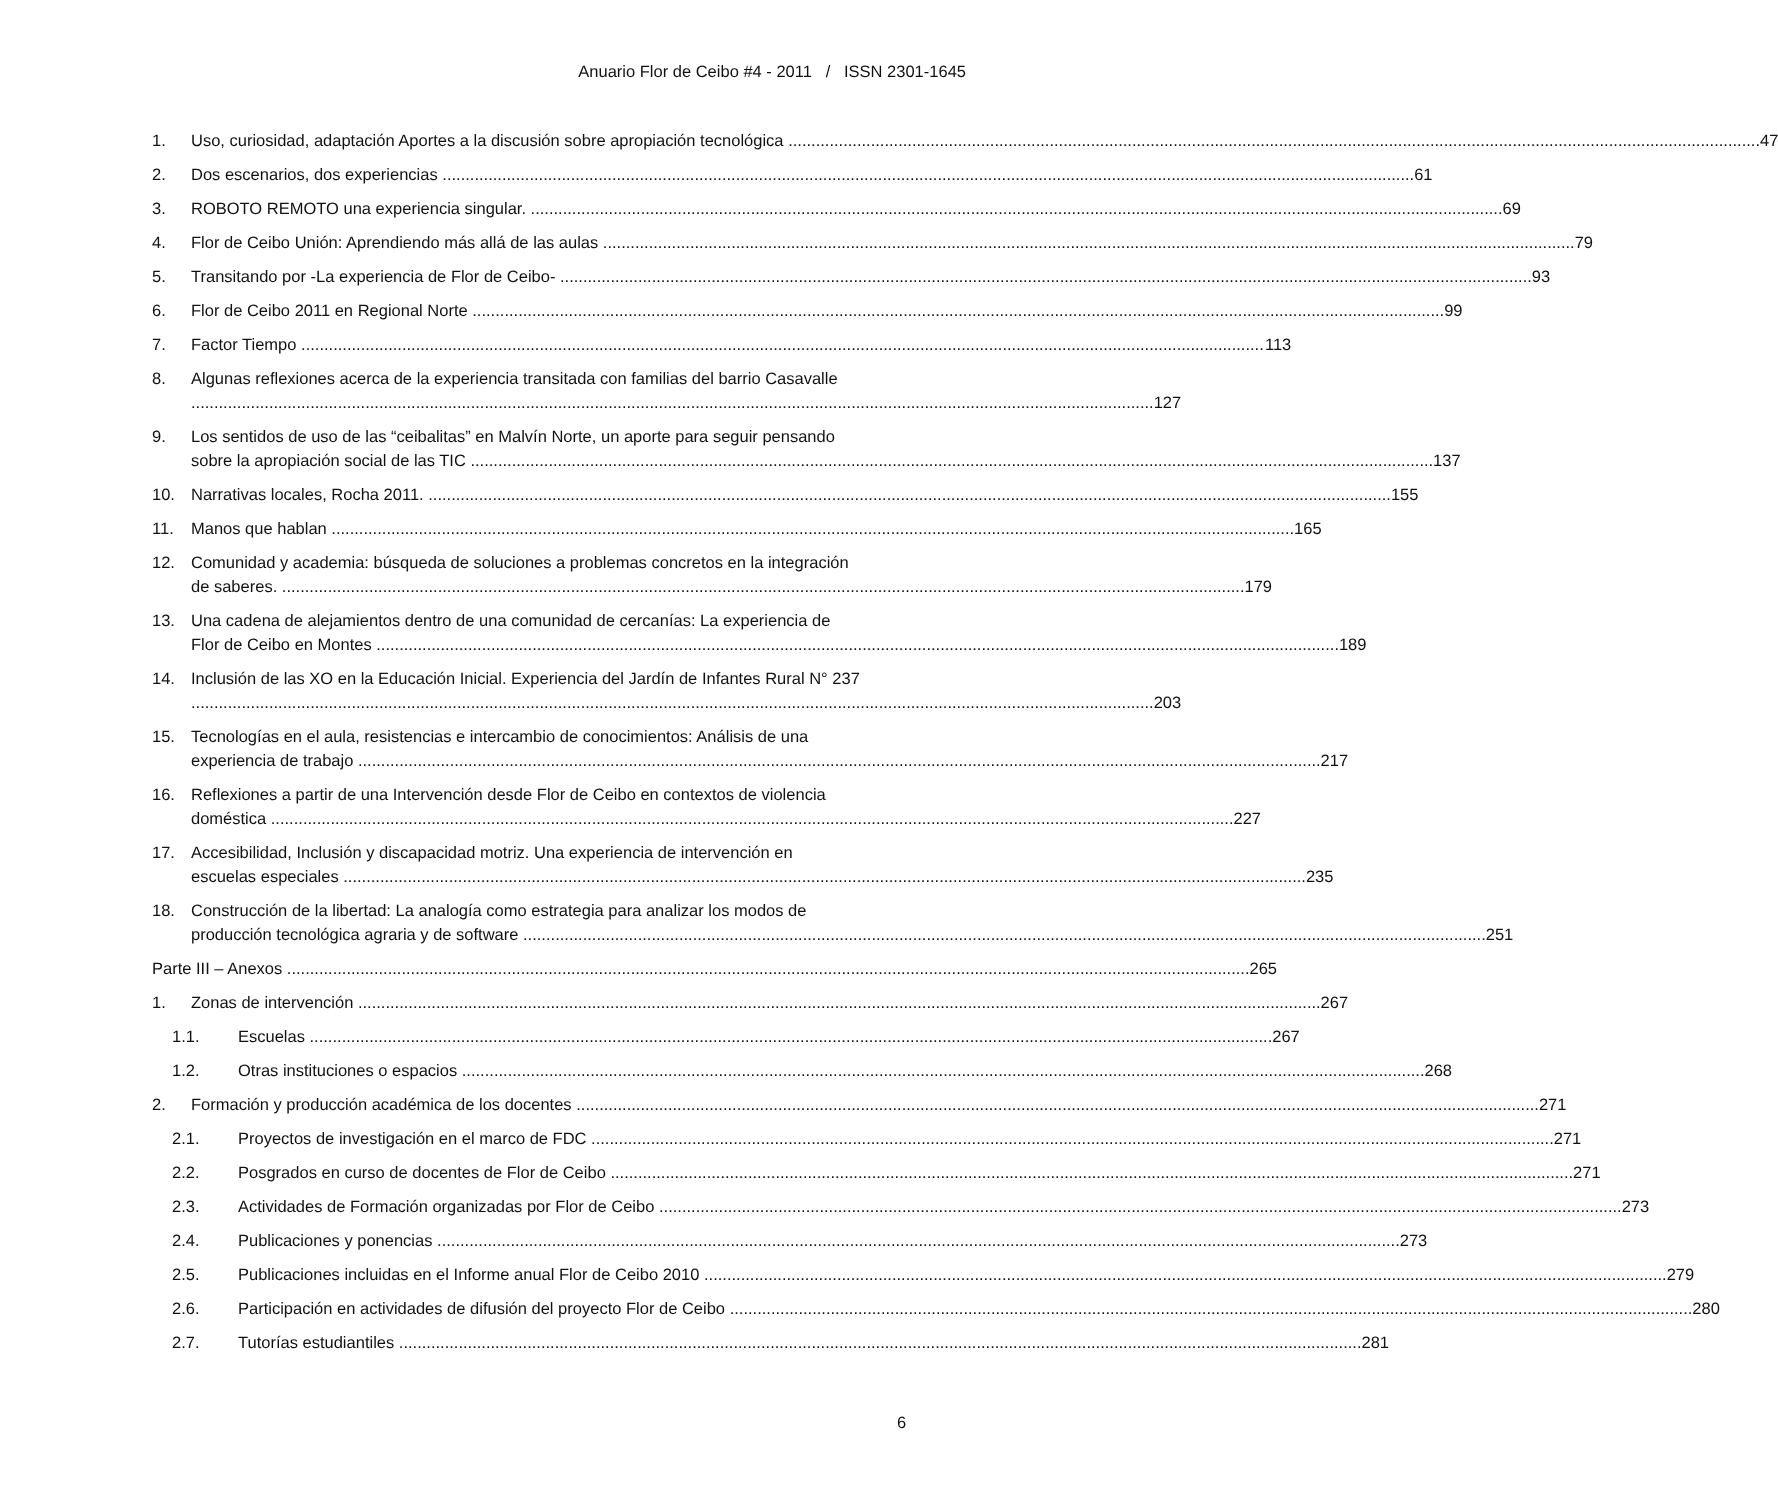Anuario Flor de Ceibo #4 - 2011 / ISSN 2301-1645
1. Uso, curiosidad, adaptación Aportes a la discusión sobre apropiación tecnológica 47
2. Dos escenarios, dos experiencias 61
3. ROBOTO REMOTO una experiencia singular. 69
4. Flor de Ceibo Unión: Aprendiendo más allá de las aulas 79
5. Transitando por -La experiencia de Flor de Ceibo- 93
6. Flor de Ceibo 2011 en Regional Norte 99
7. Factor Tiempo 113
8. Algunas reflexiones acerca de la experiencia transitada con familias del barrio Casavalle
127
9. Los sentidos de uso de las “ceibalitas” en Malvín Norte, un aporte para seguir pensando
sobre la apropiación social de las TIC 137
10. Narrativas locales, Rocha 2011. 155
11. Manos que hablan 165
12. Comunidad y academia: búsqueda de soluciones a problemas concretos en la integración
de saberes. 179
13. Una cadena de alejamientos dentro de una comunidad de cercanías: La experiencia de
Flor de Ceibo en Montes 189
14. Inclusión de las XO en la Educación Inicial. Experiencia del Jardín de Infantes Rural N° 237
203
15. Tecnologías en el aula, resistencias e intercambio de conocimientos: Análisis de una
experiencia de trabajo 217
16. Reflexiones a partir de una Intervención desde Flor de Ceibo en contextos de violencia
doméstica 227
17. Accesibilidad, Inclusión y discapacidad motriz. Una experiencia de intervención en
escuelas especiales 235
18. Construcción de la libertad: La analogía como estrategia para analizar los modos de
producción tecnológica agraria y de software 251
Parte III – Anexos 265
1. Zonas de intervención 267
1.1. Escuelas 267
1.2. Otras instituciones o espacios 268
2. Formación y producción académica de los docentes 271
2.1. Proyectos de investigación en el marco de FDC 271
2.2. Posgrados en curso de docentes de Flor de Ceibo 271
2.3. Actividades de Formación organizadas por Flor de Ceibo 273
2.4. Publicaciones y ponencias 273
2.5. Publicaciones incluidas en el Informe anual Flor de Ceibo 2010 279
2.6. Participación en actividades de difusión del proyecto Flor de Ceibo 280
2.7. Tutorías estudiantiles 281
6